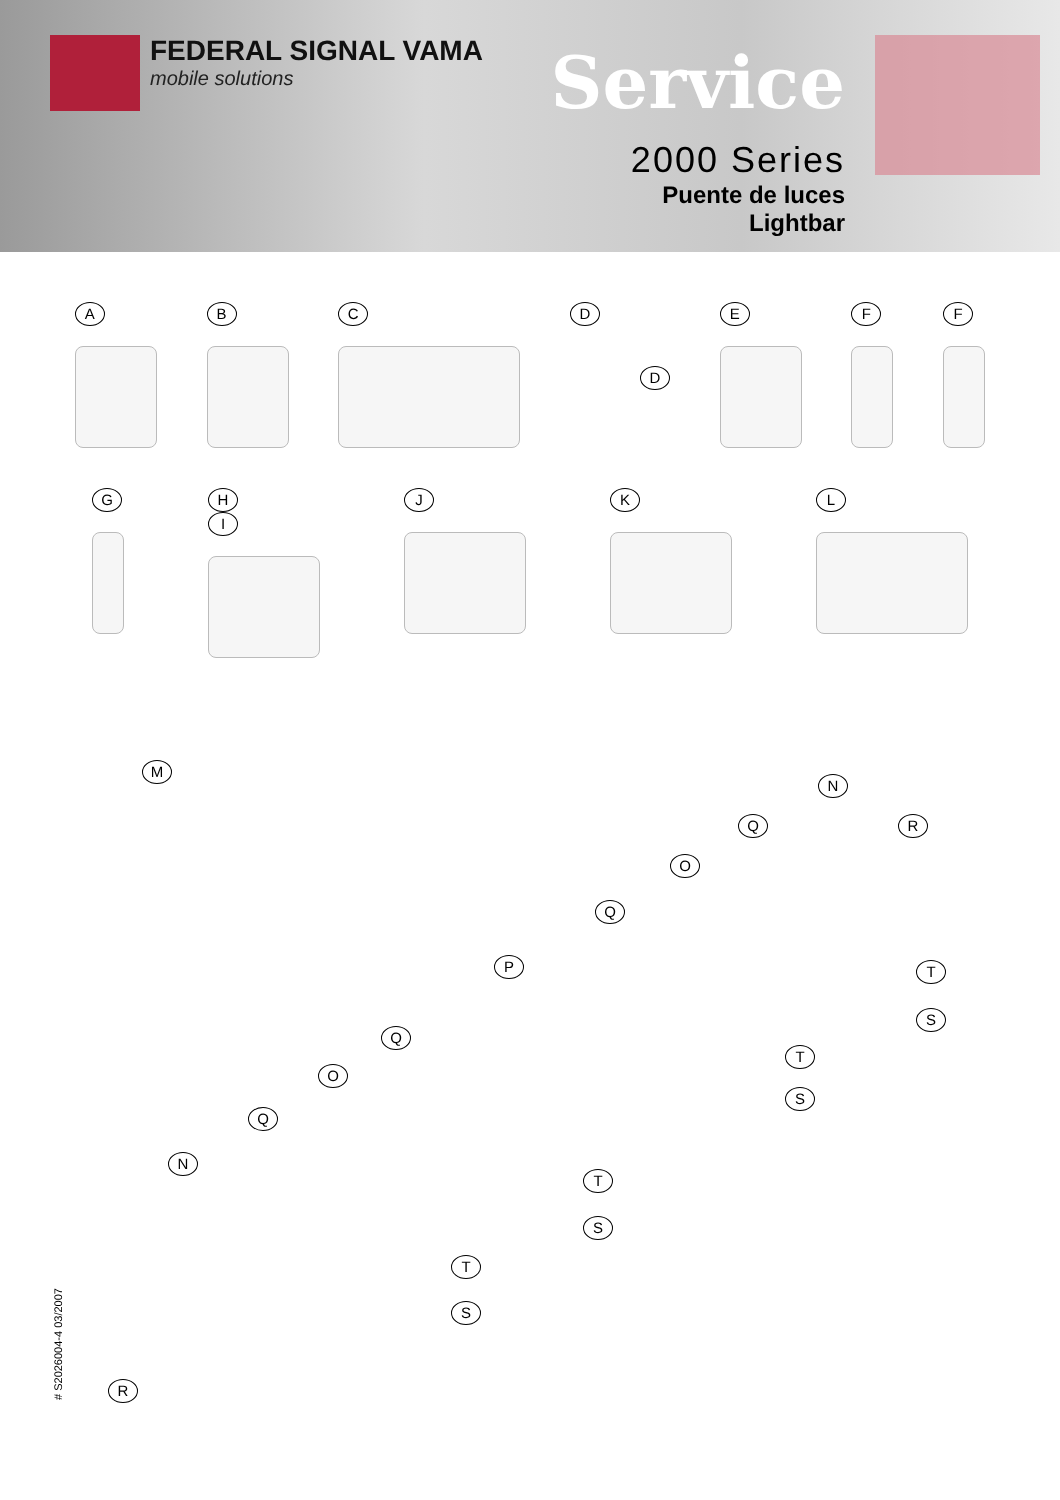FEDERAL SIGNAL VAMA
mobile solutions
Service
2000 Series
Puente de luces
Lightbar
A B C D
D
E F F
G H
I
J K L
M
N
Q R
O
Q
T
P
S
Q
T
O
S
Q
N
T
S
T
S
R
# S2026004-4 03/2007